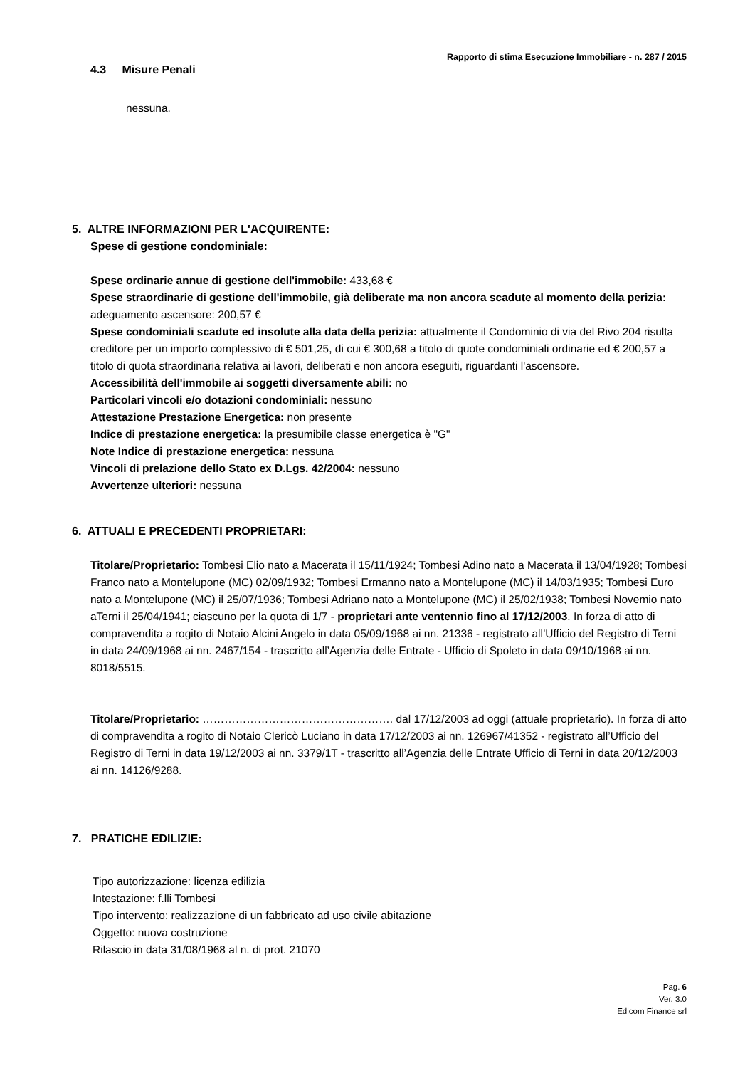Rapporto di stima Esecuzione Immobiliare - n. 287 / 2015
4.3 Misure Penali
nessuna.
5. ALTRE INFORMAZIONI PER L'ACQUIRENTE:
Spese di gestione condominiale:
Spese ordinarie annue di gestione dell'immobile: 433,68 €
Spese straordinarie di gestione dell'immobile, già deliberate ma non ancora scadute al momento della perizia: adeguamento ascensore: 200,57 €
Spese condominiali scadute ed insolute alla data della perizia: attualmente il Condominio di via del Rivo 204 risulta creditore per un importo complessivo di € 501,25, di cui € 300,68 a titolo di quote condominiali ordinarie ed € 200,57 a titolo di quota straordinaria relativa ai lavori, deliberati e non ancora eseguiti, riguardanti l'ascensore.
Accessibilità dell'immobile ai soggetti diversamente abili: no
Particolari vincoli e/o dotazioni condominiali: nessuno
Attestazione Prestazione Energetica: non presente
Indice di prestazione energetica: la presumibile classe energetica è "G"
Note Indice di prestazione energetica: nessuna
Vincoli di prelazione dello Stato ex D.Lgs. 42/2004: nessuno
Avvertenze ulteriori: nessuna
6. ATTUALI E PRECEDENTI PROPRIETARI:
Titolare/Proprietario: Tombesi Elio nato a Macerata il 15/11/1924; Tombesi Adino nato a Macerata il 13/04/1928; Tombesi Franco nato a Montelupone (MC) 02/09/1932; Tombesi Ermanno nato a Montelupone (MC) il 14/03/1935; Tombesi Euro nato a Montelupone (MC) il 25/07/1936; Tombesi Adriano nato a Montelupone (MC) il 25/02/1938; Tombesi Novemio nato aTerni il 25/04/1941; ciascuno per la quota di 1/7 - proprietari ante ventennio fino al 17/12/2003. In forza di atto di compravendita a rogito di Notaio Alcini Angelo in data 05/09/1968 ai nn. 21336 - registrato all’Ufficio del Registro di Terni in data 24/09/1968 ai nn. 2467/154 - trascritto all’Agenzia delle Entrate - Ufficio di Spoleto in data 09/10/1968 ai nn. 8018/5515.
Titolare/Proprietario: ……………………………………………. dal 17/12/2003 ad oggi (attuale proprietario). In forza di atto di compravendita a rogito di Notaio Clericò Luciano in data 17/12/2003 ai nn. 126967/41352 - registrato all’Ufficio del Registro di Terni in data 19/12/2003 ai nn. 3379/1T - trascritto all’Agenzia delle Entrate Ufficio di Terni in data 20/12/2003 ai nn. 14126/9288.
7. PRATICHE EDILIZIE:
Tipo autorizzazione: licenza edilizia
Intestazione: f.lli Tombesi
Tipo intervento: realizzazione di un fabbricato ad uso civile abitazione
Oggetto: nuova costruzione
Rilascio in data 31/08/1968 al n. di prot. 21070
Pag. 6
Ver. 3.0
Edicom Finance srl